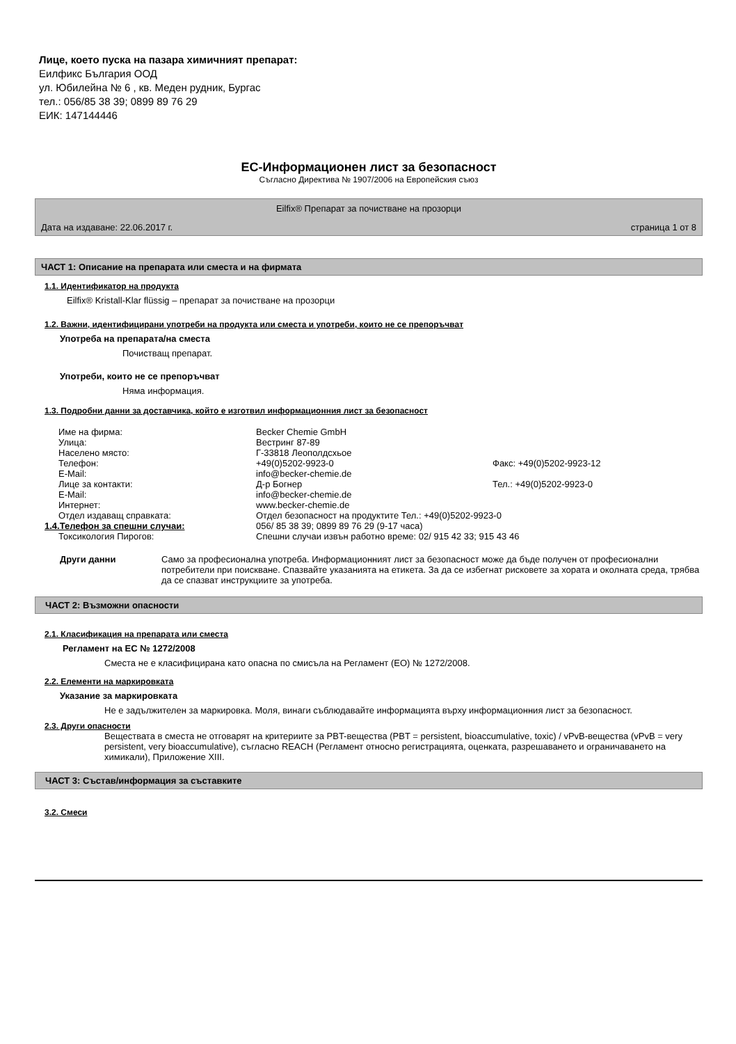Лице, което пуска на пазара химичният препарат:
Еилфикс България ООД
ул. Юбилейна № 6 , кв. Меден рудник, Бургас
тел.: 056/85 38 39; 0899 89 76 29
ЕИК: 147144446
ЕС-Информационен лист за безопасност
Съгласно Директива № 1907/2006 на Европейския съюз
Eilfix® Препарат за почистване на прозорци
Дата на издаване: 22.06.2017 г. страница 1 от 8
ЧАСТ 1: Описание на препарата или сместа и на фирмата
1.1. Идентификатор на продукта
Eilfix® Kristall-Klar flüssig – препарат за почистване на прозорци
1.2. Важни, идентифицирани употреби на продукта или сместа и употреби, които не се препоръчват
Употреба на препарата/на сместа
Почистващ препарат.
Употреби, които не се препоръчват
Няма информация.
1.3. Подробни данни за доставчика, който е изготвил информационния лист за безопасност
| Име на фирма: | Becker Chemie GmbH | |
| Улица: | Вестринг 87-89 | |
| Населено място: | Г-33818 Леополдсхьое | |
| Телефон: | +49(0)5202-9923-0 | Факс: +49(0)5202-9923-12 |
| E-Mail: | info@becker-chemie.de | |
| Лице за контакти: | Д-р Богнер | Тел.: +49(0)5202-9923-0 |
| E-Mail: | info@becker-chemie.de | |
| Интернет: | www.becker-chemie.de | |
| Отдел издаващ справката: | Отдел безопасност на продуктите Тел.: +49(0)5202-9923-0 | |
| 1.4.Телефон за спешни случаи: | 056/ 85 38 39; 0899 89 76 29 (9-17 часа) | |
| Токсикология Пирогов: | Спешни случаи извън работно време: 02/ 915 42 33; 915 43 46 | |
Други данни Само за професионална употреба. Информационният лист за безопасност може да бъде получен от професионални потребители при поискване. Спазвайте указанията на етикета. За да се избегнат рисковете за хората и околната среда, трябва да се спазват инструкциите за употреба.
ЧАСТ 2: Възможни опасности
2.1. Класификация на препарата или сместа
Регламент на ЕС № 1272/2008
Сместа не е класифицирана като опасна по смисъла на Регламент (ЕО) № 1272/2008.
2.2. Елементи на маркировката
Указание за маркировката
Не е задължителен за маркировка. Моля, винаги съблюдавайте информацията върху информационния лист за безопасност.
2.3. Други опасности
Веществата в сместа не отговарят на критериите за PBT-вещества (PBT = persistent, bioaccumulative, toxic) / vPvB-вещества (vPvB = very persistent, very bioaccumulative), съгласно REACH (Регламент относно регистрацията, оценката, разрешаването и ограничаването на химикали), Приложение XIII.
ЧАСТ 3: Състав/информация за съставките
3.2. Смеси